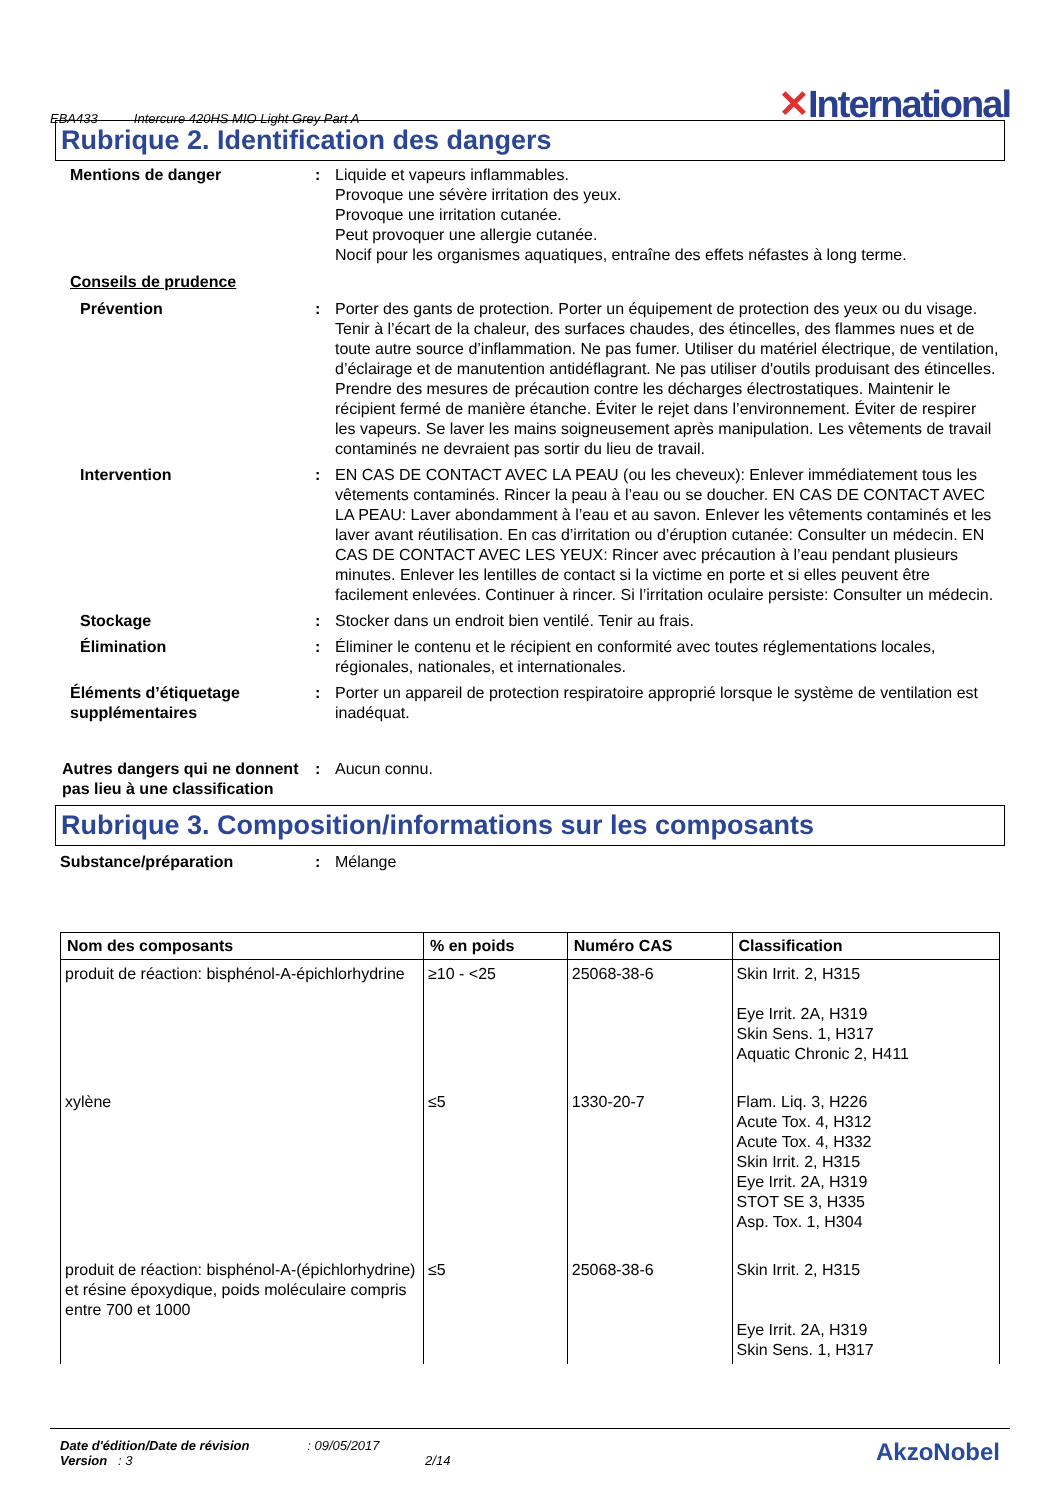EBA433 Intercure 420HS MIO Light Grey Part A
✕International
Rubrique 2. Identification des dangers
Mentions de danger : Liquide et vapeurs inflammables.
Provoque une sévère irritation des yeux.
Provoque une irritation cutanée.
Peut provoquer une allergie cutanée.
Nocif pour les organismes aquatiques, entraîne des effets néfastes à long terme.
Conseils de prudence
Prévention : Porter des gants de protection. Porter un équipement de protection des yeux ou du visage. Tenir à l’écart de la chaleur, des surfaces chaudes, des étincelles, des flammes nues et de toute autre source d’inflammation. Ne pas fumer. Utiliser du matériel électrique, de ventilation, d’éclairage et de manutention antidéflagrant. Ne pas utiliser d'outils produisant des étincelles. Prendre des mesures de précaution contre les décharges électrostatiques. Maintenir le récipient fermé de manière étanche. Éviter le rejet dans l’environnement. Éviter de respirer les vapeurs. Se laver les mains soigneusement après manipulation. Les vêtements de travail contaminés ne devraient pas sortir du lieu de travail.
Intervention : EN CAS DE CONTACT AVEC LA PEAU (ou les cheveux): Enlever immédiatement tous les vêtements contaminés. Rincer la peau à l’eau ou se doucher. EN CAS DE CONTACT AVEC LA PEAU: Laver abondamment à l’eau et au savon. Enlever les vêtements contaminés et les laver avant réutilisation. En cas d’irritation ou d’éruption cutanée: Consulter un médecin. EN CAS DE CONTACT AVEC LES YEUX: Rincer avec précaution à l’eau pendant plusieurs minutes. Enlever les lentilles de contact si la victime en porte et si elles peuvent être facilement enlevées. Continuer à rincer. Si l’irritation oculaire persiste: Consulter un médecin.
Stockage : Stocker dans un endroit bien ventilé. Tenir au frais.
Élimination : Éliminer le contenu et le récipient en conformité avec toutes réglementations locales, régionales, nationales, et internationales.
Éléments d’étiquetage supplémentaires
: Porter un appareil de protection respiratoire approprié lorsque le système de ventilation est inadéquat.
Autres dangers qui ne donnent pas lieu à une classification
: Aucun connu.
Rubrique 3. Composition/informations sur les composants
Substance/préparation : Mélange
| Nom des composants | % en poids | Numéro CAS | Classification |
| --- | --- | --- | --- |
| produit de réaction: bisphénol-A-épichlorhydrine | ≥10 - <25 | 25068-38-6 | Skin Irrit. 2, H315 Eye Irrit. 2A, H319 Skin Sens. 1, H317 Aquatic Chronic 2, H411 |
| xylène | ≤5 | 1330-20-7 | Flam. Liq. 3, H226 Acute Tox. 4, H312 Acute Tox. 4, H332 Skin Irrit. 2, H315 Eye Irrit. 2A, H319 STOT SE 3, H335 Asp. Tox. 1, H304 |
| produit de réaction: bisphénol-A-(épichlorhydrine) et résine époxydique, poids moléculaire compris entre 700 et 1000 | ≤5 | 25068-38-6 | Skin Irrit. 2, H315 Eye Irrit. 2A, H319 Skin Sens. 1, H317 |
Date d'édition/Date de révision : 09/05/2017
Version : 3 2/14
AkzoNobel